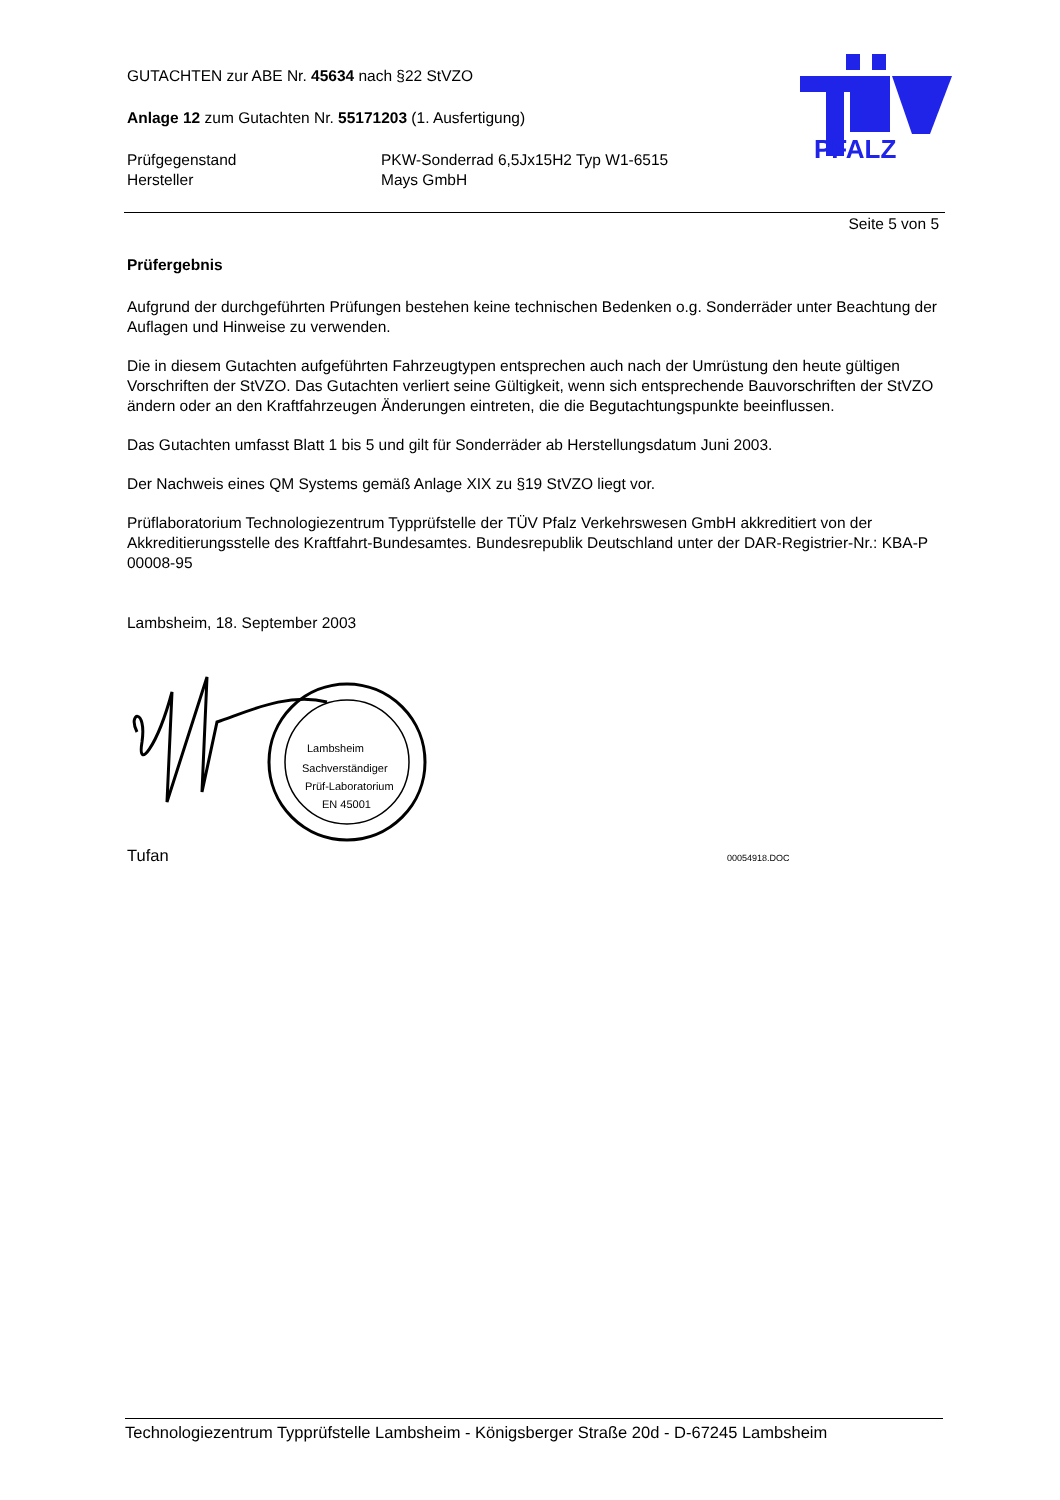PFALZ
GUTACHTEN zur ABE Nr. 45634 nach §22 StVZO
Anlage 12 zum Gutachten Nr. 55171203 (1. Ausfertigung)
Prüfgegenstand
Hersteller
PKW-Sonderrad 6,5Jx15H2 Typ W1-6515
Mays GmbH
Seite 5 von 5
Prüfergebnis
Aufgrund der durchgeführten Prüfungen bestehen keine technischen Bedenken o.g. Sonderräder unter Beachtung der Auflagen und Hinweise zu verwenden.
Die in diesem Gutachten aufgeführten Fahrzeugtypen entsprechen auch nach der Umrüstung den heute gültigen Vorschriften der StVZO. Das Gutachten verliert seine Gültigkeit, wenn sich entsprechende Bauvorschriften der StVZO ändern oder an den Kraftfahrzeugen Änderungen eintreten, die die Begutachtungspunkte beeinflussen.
Das Gutachten umfasst Blatt 1 bis 5 und gilt für Sonderräder ab Herstellungsdatum Juni 2003.
Der Nachweis eines QM Systems gemäß Anlage XIX zu §19 StVZO liegt vor.
Prüflaboratorium Technologiezentrum Typprüfstelle der TÜV Pfalz Verkehrswesen GmbH akkreditiert von der Akkreditierungsstelle des Kraftfahrt-Bundesamtes. Bundesrepublik Deutschland unter der DAR-Registrier-Nr.: KBA-P 00008-95
Lambsheim, 18. September 2003
Lambsheim
Sachverständiger
Prüf-Laboratorium
EN 45001
Tufan
00054918.DOC
Technologiezentrum Typprüfstelle Lambsheim - Königsberger Straße 20d - D-67245 Lambsheim